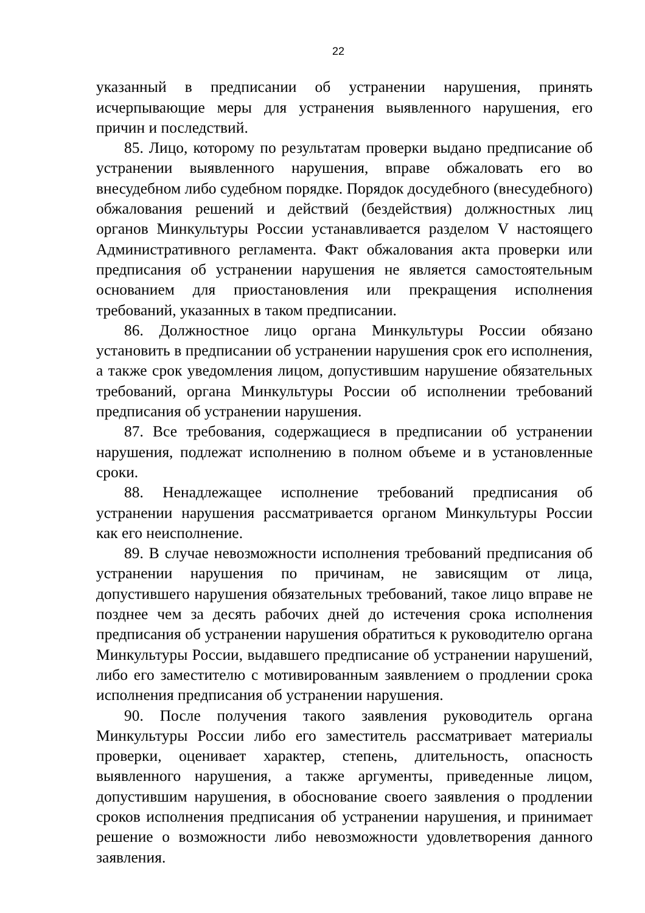22
указанный в предписании об устранении нарушения, принять исчерпывающие меры для устранения выявленного нарушения, его причин и последствий.
85. Лицо, которому по результатам проверки выдано предписание об устранении выявленного нарушения, вправе обжаловать его во внесудебном либо судебном порядке. Порядок досудебного (внесудебного) обжалования решений и действий (бездействия) должностных лиц органов Минкультуры России устанавливается разделом V настоящего Административного регламента. Факт обжалования акта проверки или предписания об устранении нарушения не является самостоятельным основанием для приостановления или прекращения исполнения требований, указанных в таком предписании.
86. Должностное лицо органа Минкультуры России обязано установить в предписании об устранении нарушения срок его исполнения, а также срок уведомления лицом, допустившим нарушение обязательных требований, органа Минкультуры России об исполнении требований предписания об устранении нарушения.
87. Все требования, содержащиеся в предписании об устранении нарушения, подлежат исполнению в полном объеме и в установленные сроки.
88. Ненадлежащее исполнение требований предписания об устранении нарушения рассматривается органом Минкультуры России как его неисполнение.
89. В случае невозможности исполнения требований предписания об устранении нарушения по причинам, не зависящим от лица, допустившего нарушения обязательных требований, такое лицо вправе не позднее чем за десять рабочих дней до истечения срока исполнения предписания об устранении нарушения обратиться к руководителю органа Минкультуры России, выдавшего предписание об устранении нарушений, либо его заместителю с мотивированным заявлением о продлении срока исполнения предписания об устранении нарушения.
90. После получения такого заявления руководитель органа Минкультуры России либо его заместитель рассматривает материалы проверки, оценивает характер, степень, длительность, опасность выявленного нарушения, а также аргументы, приведенные лицом, допустившим нарушения, в обоснование своего заявления о продлении сроков исполнения предписания об устранении нарушения, и принимает решение о возможности либо невозможности удовлетворения данного заявления.